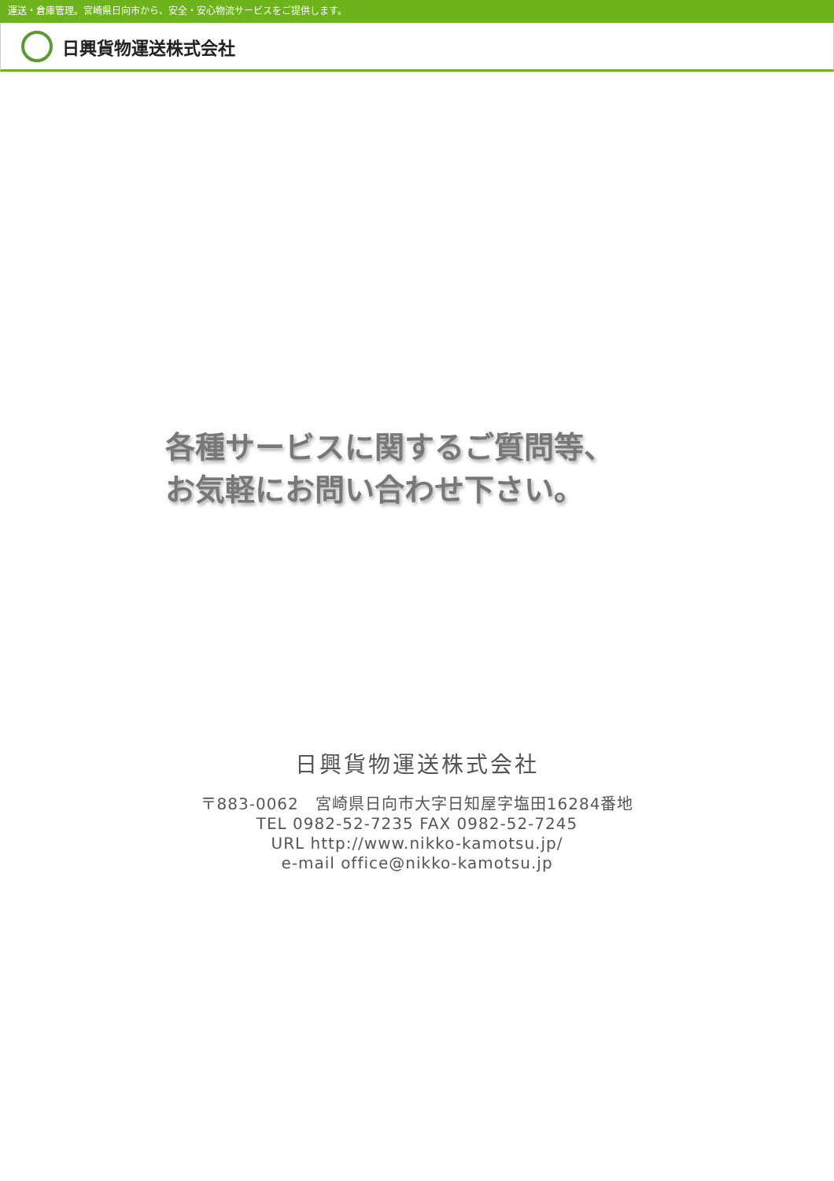運送・倉庫管理。宮崎県日向市から、安全・安心物流サービスをご提供します。
日興貨物運送株式会社
各種サービスに関するご質問等、
お気軽にお問い合わせ下さい。
日興貨物運送株式会社
〒883-0062　宮崎県日向市大字日知屋字塩田16284番地
TEL 0982-52-7235 FAX 0982-52-7245
URL http://www.nikko-kamotsu.jp/
e-mail office@nikko-kamotsu.jp